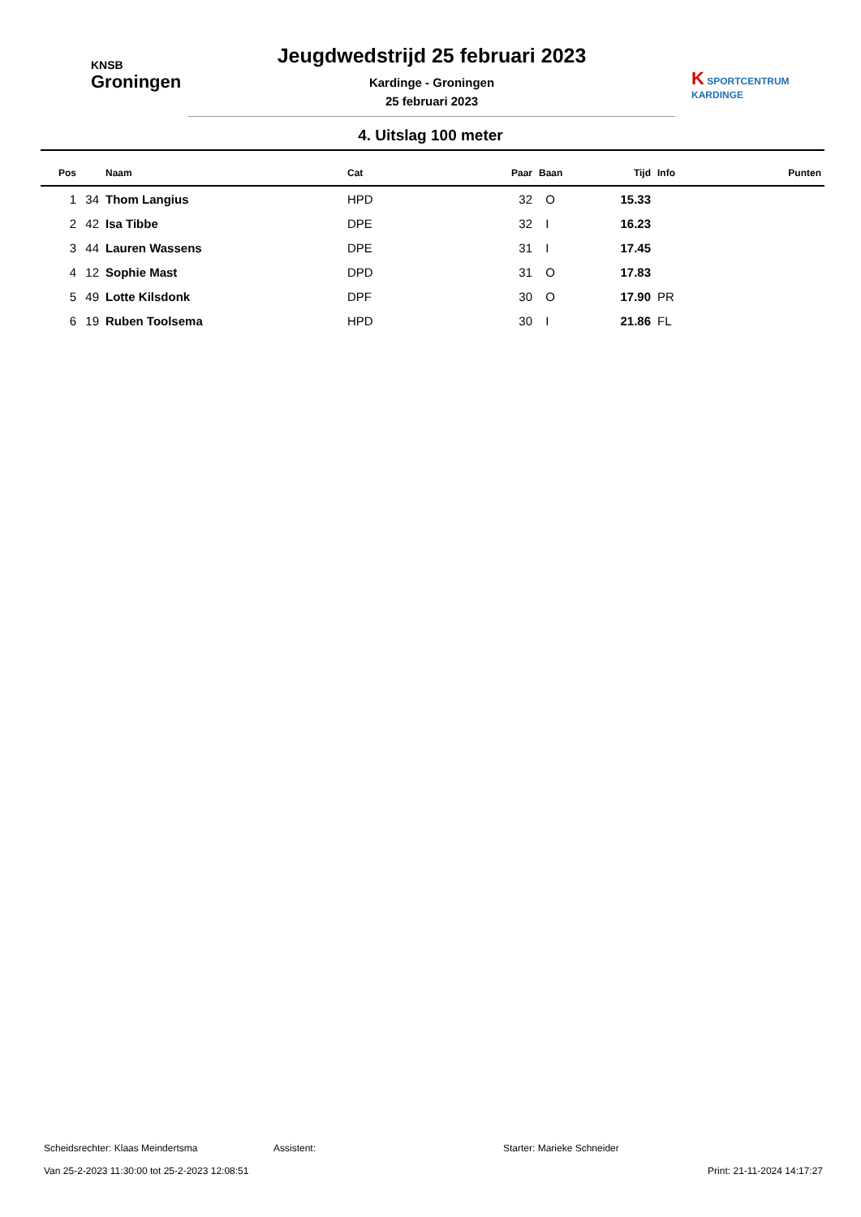KNSB
Groningen
Jeugdwedstrijd 25 februari 2023
Kardinge - Groningen
25 februari 2023
K SPORTCENTRUM
KARDINGE
4. Uitslag 100 meter
| Pos | | Naam | Cat | Paar | Baan | Tijd | Info | Punten |
| --- | --- | --- | --- | --- | --- | --- | --- | --- |
| 1 | 34 | Thom Langius | HPD | 32 | O | 15.33 | | |
| 2 | 42 | Isa Tibbe | DPE | 32 | I | 16.23 | | |
| 3 | 44 | Lauren Wassens | DPE | 31 | I | 17.45 | | |
| 4 | 12 | Sophie Mast | DPD | 31 | O | 17.83 | | |
| 5 | 49 | Lotte Kilsdonk | DPF | 30 | O | 17.90 | PR | |
| 6 | 19 | Ruben Toolsema | HPD | 30 | I | 21.86 | FL | |
Scheidsrechter: Klaas Meindertsma Assistent: Starter: Marieke Schneider
Van 25-2-2023 11:30:00 tot 25-2-2023 12:08:51 Print: 21-11-2024 14:17:27